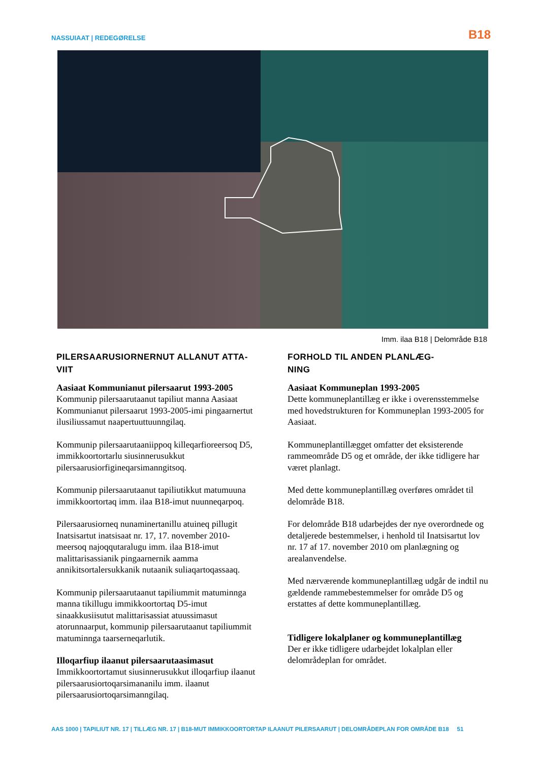NASSUIAAT | REDEGØRELSE B18
Imm. ilaa B18 | Delområde B18
PILERSAARUSIORNERNUT ALLANUT ATTA-
VIIT
Aasiaat Kommunianut pilersaarut 1993-2005
Kommunip pilersaarutaanut tapiliut manna Aasiaat Kommunianut pilersaarut 1993-2005-imi pingaarnertut ilusiliussamut naapertuuttuunngilaq.
Kommunip pilersaarutaaniippoq killeqarfioreersoq D5, immikkoortortarlu siusinnerusukkut pilersaarusiorfigineqarsimanngitsoq.
Kommunip pilersaarutaanut tapiliutikkut matumuuna immikkoortortaq imm. ilaa B18-imut nuunneqarpoq.
Pilersaarusiorneq nunaminertanillu atuineq pillugit Inatsisartut inatsisaat nr. 17, 17. november 2010-meersoq najoqqutaralugu imm. ilaa B18-imut malittarisassianik pingaarnernik aamma annikitsortalersukkanik nutaanik suliaqartoqassaaq.
Kommunip pilersaarutaanut tapiliummit matuminnga manna tikillugu immikkoortortaq D5-imut sinaakkusiisutut malittarisassiat atuussimasut atorunnaarput, kommunip pilersaarutaanut tapiliummit matuminnga taarserneqarlutik.
Illoqarfiup ilaanut pilersaarutaasimasut
Immikkoortortamut siusinnerusukkut illoqarfiup ilaanut pilersaarusiortoqarsimananilu imm. ilaanut pilersaarusiortoqarsimanngilaq.
FORHOLD TIL ANDEN PLANLÆG-
NING
Aasiaat Kommuneplan 1993-2005
Dette kommuneplantillæg er ikke i overensstemmelse med hovedstrukturen for Kommuneplan 1993-2005 for Aasiaat.
Kommuneplantillægget omfatter det eksisterende rammeområde D5 og et område, der ikke tidligere har været planlagt.
Med dette kommuneplantillæg overføres området til delområde B18.
For delområde B18 udarbejdes der nye overordnede og detaljerede bestemmelser, i henhold til Inatsisartut lov nr. 17 af 17. november 2010 om planlægning og arealanvendelse.
Med nærværende kommuneplantillæg udgår de indtil nu gældende rammebestemmelser for område D5 og erstattes af dette kommuneplantillæg.
Tidligere lokalplaner og kommuneplantillæg
Der er ikke tidligere udarbejdet lokalplan eller delområdeplan for området.
AAS 1000 | TAPILIUT NR. 17 | TILLÆG NR. 17 | B18-MUT IMMIKKOORTORTAP ILAANUT PILERSAARUT | DELOMRÅDEPLAN FOR OMRÅDE B18 51